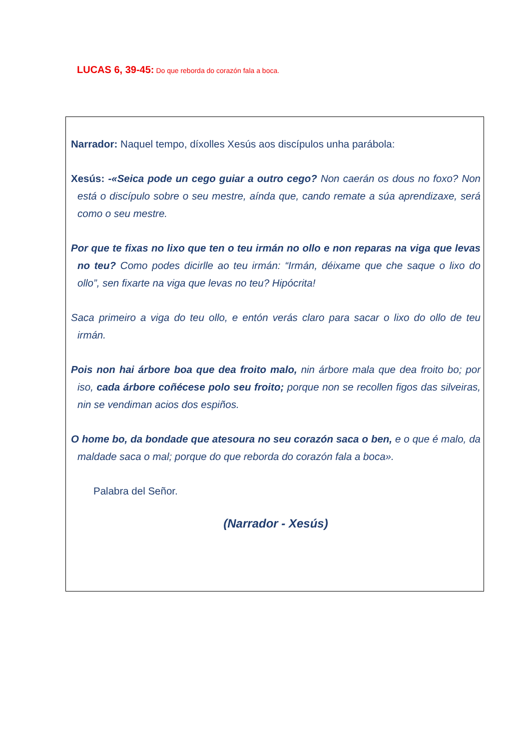LUCAS 6, 39-45: Do que reborda do corazón fala a boca.
Narrador: Naquel tempo, díxolles Xesús aos discípulos unha parábola:
Xesús: -«Seica pode un cego guiar a outro cego? Non caerán os dous no foxo? Non está o discípulo sobre o seu mestre, aínda que, cando remate a súa aprendizaxe, será como o seu mestre.
Por que te fixas no lixo que ten o teu irmán no ollo e non reparas na viga que levas no teu? Como podes dicirlle ao teu irmán: “Irmán, déixame que che saque o lixo do ollo”, sen fixarte na viga que levas no teu? Hipócrita!
Saca primeiro a viga do teu ollo, e entón verás claro para sacar o lixo do ollo de teu irmán.
Pois non hai árbore boa que dea froito malo, nin árbore mala que dea froito bo; por iso, cada árbore coñécese polo seu froito; porque non se recollen figos das silveiras, nin se vendiman acios dos espiños.
O home bo, da bondade que atesoura no seu corazón saca o ben, e o que é malo, da maldade saca o mal; porque do que reborda do corazón fala a boca».
Palabra del Señor.
(Narrador - Xesús)